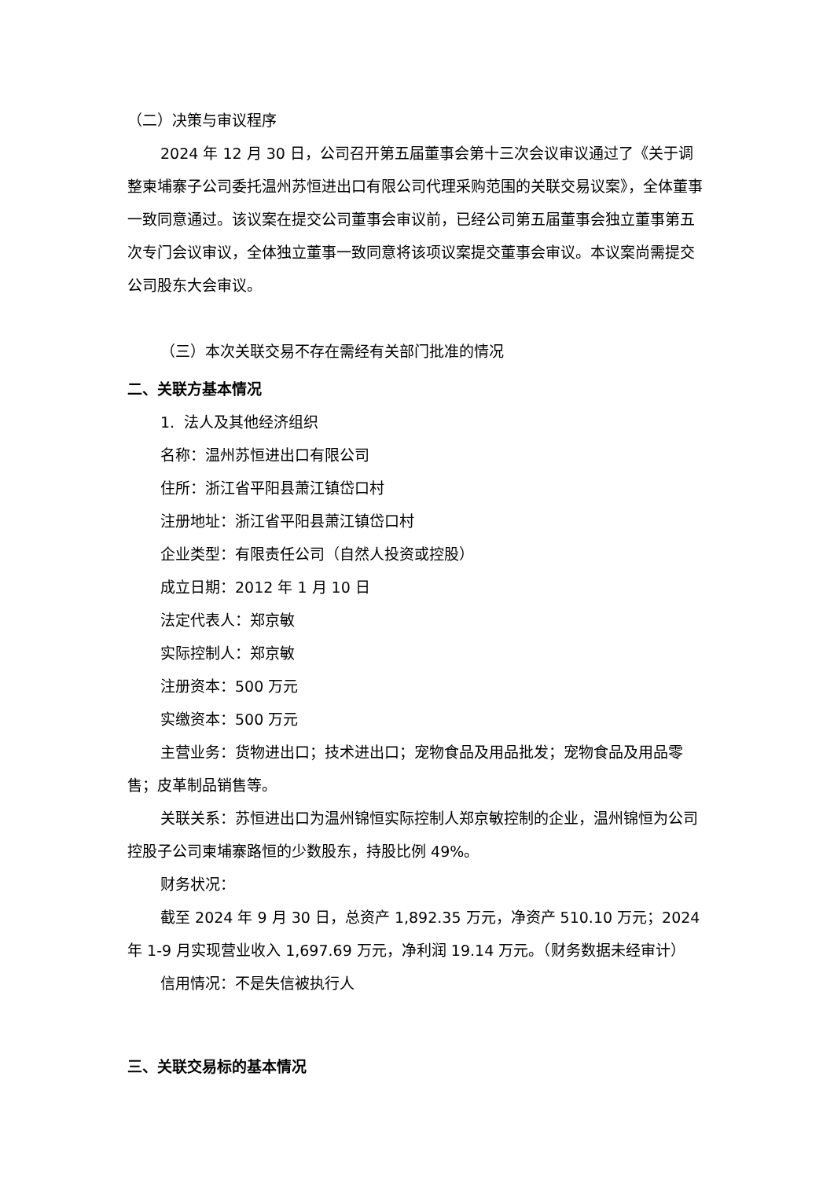（二）决策与审议程序
2024 年 12 月 30 日，公司召开第五届董事会第十三次会议审议通过了《关于调整柬埔寨子公司委托温州苏恒进出口有限公司代理采购范围的关联交易议案》，全体董事一致同意通过。该议案在提交公司董事会审议前，已经公司第五届董事会独立董事第五次专门会议审议，全体独立董事一致同意将该项议案提交董事会审议。本议案尚需提交公司股东大会审议。
（三）本次关联交易不存在需经有关部门批准的情况
二、关联方基本情况
1. 法人及其他经济组织
名称：温州苏恒进出口有限公司
住所：浙江省平阳县萧江镇岱口村
注册地址：浙江省平阳县萧江镇岱口村
企业类型：有限责任公司（自然人投资或控股）
成立日期：2012 年 1 月 10 日
法定代表人：郑京敏
实际控制人：郑京敏
注册资本：500 万元
实缴资本：500 万元
主营业务：货物进出口；技术进出口；宠物食品及用品批发；宠物食品及用品零售；皮革制品销售等。
关联关系：苏恒进出口为温州锦恒实际控制人郑京敏控制的企业，温州锦恒为公司控股子公司柬埔寨路恒的少数股东，持股比例 49%。
财务状况：
截至 2024 年 9 月 30 日，总资产 1,892.35 万元，净资产 510.10 万元；2024 年 1-9 月实现营业收入 1,697.69 万元，净利润 19.14 万元。（财务数据未经审计）
信用情况：不是失信被执行人
三、关联交易标的基本情况